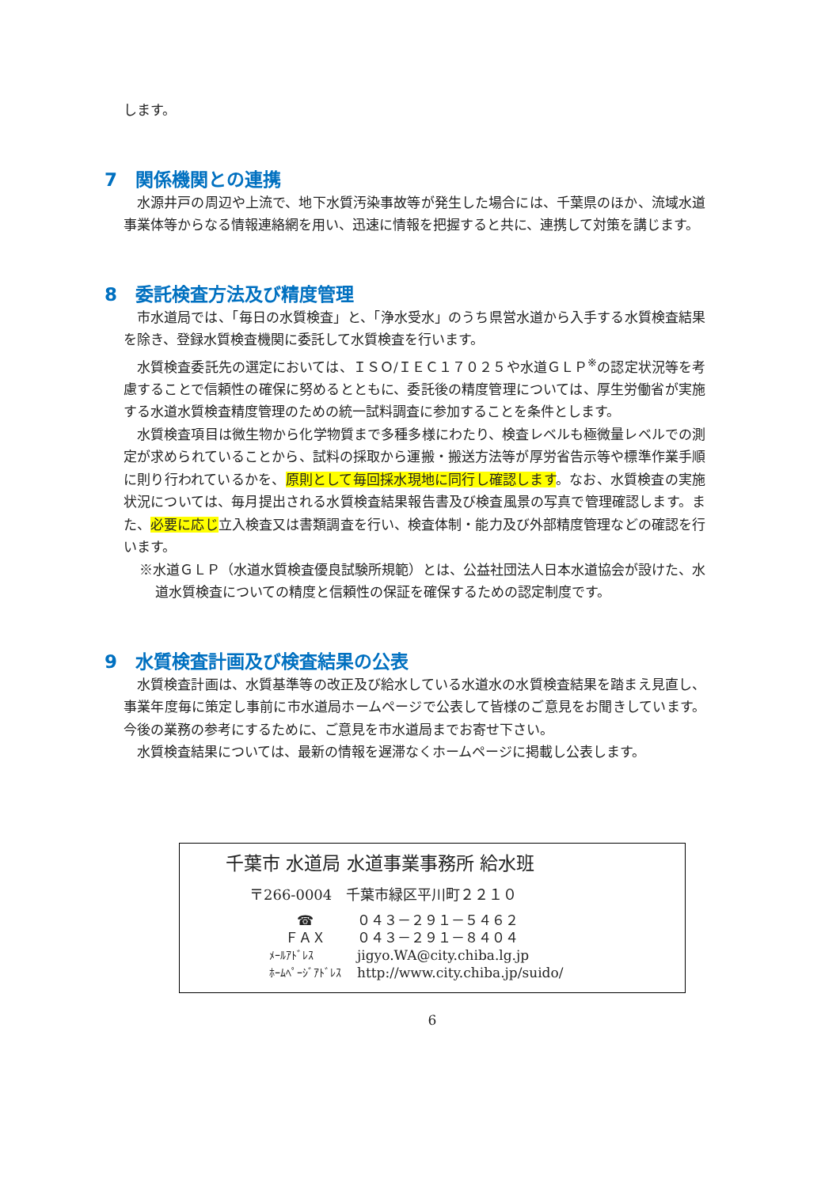します。
7　関係機関との連携
水源井戸の周辺や上流で、地下水質汚染事故等が発生した場合には、千葉県のほか、流域水道事業体等からなる情報連絡網を用い、迅速に情報を把握すると共に、連携して対策を講じます。
8　委託検査方法及び精度管理
市水道局では、「毎日の水質検査」と、「浄水受水」のうち県営水道から入手する水質検査結果を除き、登録水質検査機関に委託して水質検査を行います。
水質検査委託先の選定においては、ＩＳＯ/ＩＥＣ１７０２５や水道ＧＬＰ<sup>※</sup>の認定状況等を考慮することで信頼性の確保に努めるとともに、委託後の精度管理については、厚生労働省が実施する水道水質検査精度管理のための統一試料調査に参加することを条件とします。
水質検査項目は微生物から化学物質まで多種多様にわたり、検査レベルも極微量レベルでの測定が求められていることから、試料の採取から運搬・搬送方法等が厚労省告示等や標準作業手順に則り行われているかを、原則として毎回採水現地に同行し確認します。なお、水質検査の実施状況については、毎月提出される水質検査結果報告書及び検査風景の写真で管理確認します。また、必要に応じ立入検査又は書類調査を行い、検査体制・能力及び外部精度管理などの確認を行います。
※水道ＧＬＰ（水道水質検査優良試験所規範）とは、公益社団法人日本水道協会が設けた、水道水質検査についての精度と信頼性の保証を確保するための認定制度です。
9　水質検査計画及び検査結果の公表
水質検査計画は、水質基準等の改正及び給水している水道水の水質検査結果を踏まえ見直し、事業年度毎に策定し事前に市水道局ホームページで公表して皆様のご意見をお聞きしています。今後の業務の参考にするために、ご意見を市水道局までお寄せ下さい。
水質検査結果については、最新の情報を遅滞なくホームページに掲載し公表します。
千葉市 水道局 水道事業事務所 給水班
〒266-0004　千葉市緑区平川町２２１０
| ☎ | ０４３－２９１－５４６２ |
| ＦＡＸ | ０４３－２９１－８４０４ |
| ﾒｰﾙｱﾄﾞﾚｽ | jigyo.WA@city.chiba.lg.jp |
| ﾎｰﾑﾍﾟｰｼﾞｱﾄﾞﾚｽ | http://www.city.chiba.jp/suido/ |
6